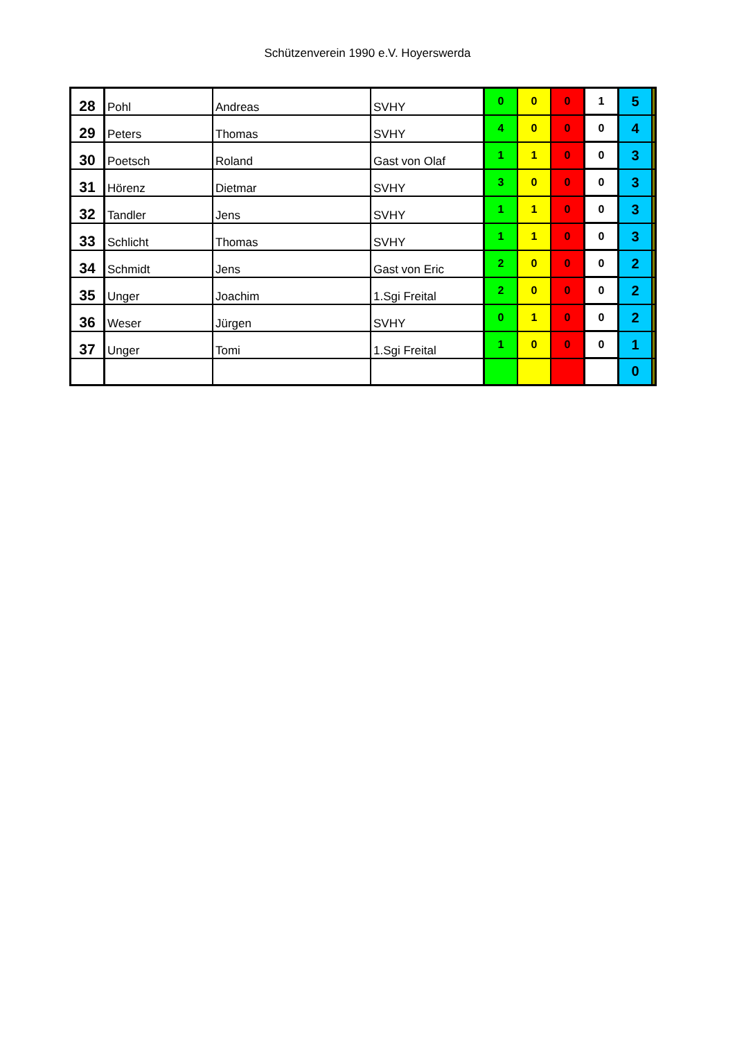Schützenverein 1990 e.V. Hoyerswerda
| 28 | Pohl | Andreas | SVHY | 0 | 0 | 0 | 1 | 5 | |
| 29 | Peters | Thomas | SVHY | 4 | 0 | 0 | 0 | 4 | |
| 30 | Poetsch | Roland | Gast von Olaf | 1 | 1 | 0 | 0 | 3 | |
| 31 | Hörenz | Dietmar | SVHY | 3 | 0 | 0 | 0 | 3 | |
| 32 | Tandler | Jens | SVHY | 1 | 1 | 0 | 0 | 3 | |
| 33 | Schlicht | Thomas | SVHY | 1 | 1 | 0 | 0 | 3 | |
| 34 | Schmidt | Jens | Gast von Eric | 2 | 0 | 0 | 0 | 2 | |
| 35 | Unger | Joachim | 1.Sgi Freital | 2 | 0 | 0 | 0 | 2 | |
| 36 | Weser | Jürgen | SVHY | 0 | 1 | 0 | 0 | 2 | |
| 37 | Unger | Tomi | 1.Sgi Freital | 1 | 0 | 0 | 0 | 1 | |
| | | | | | | | | 0 | |